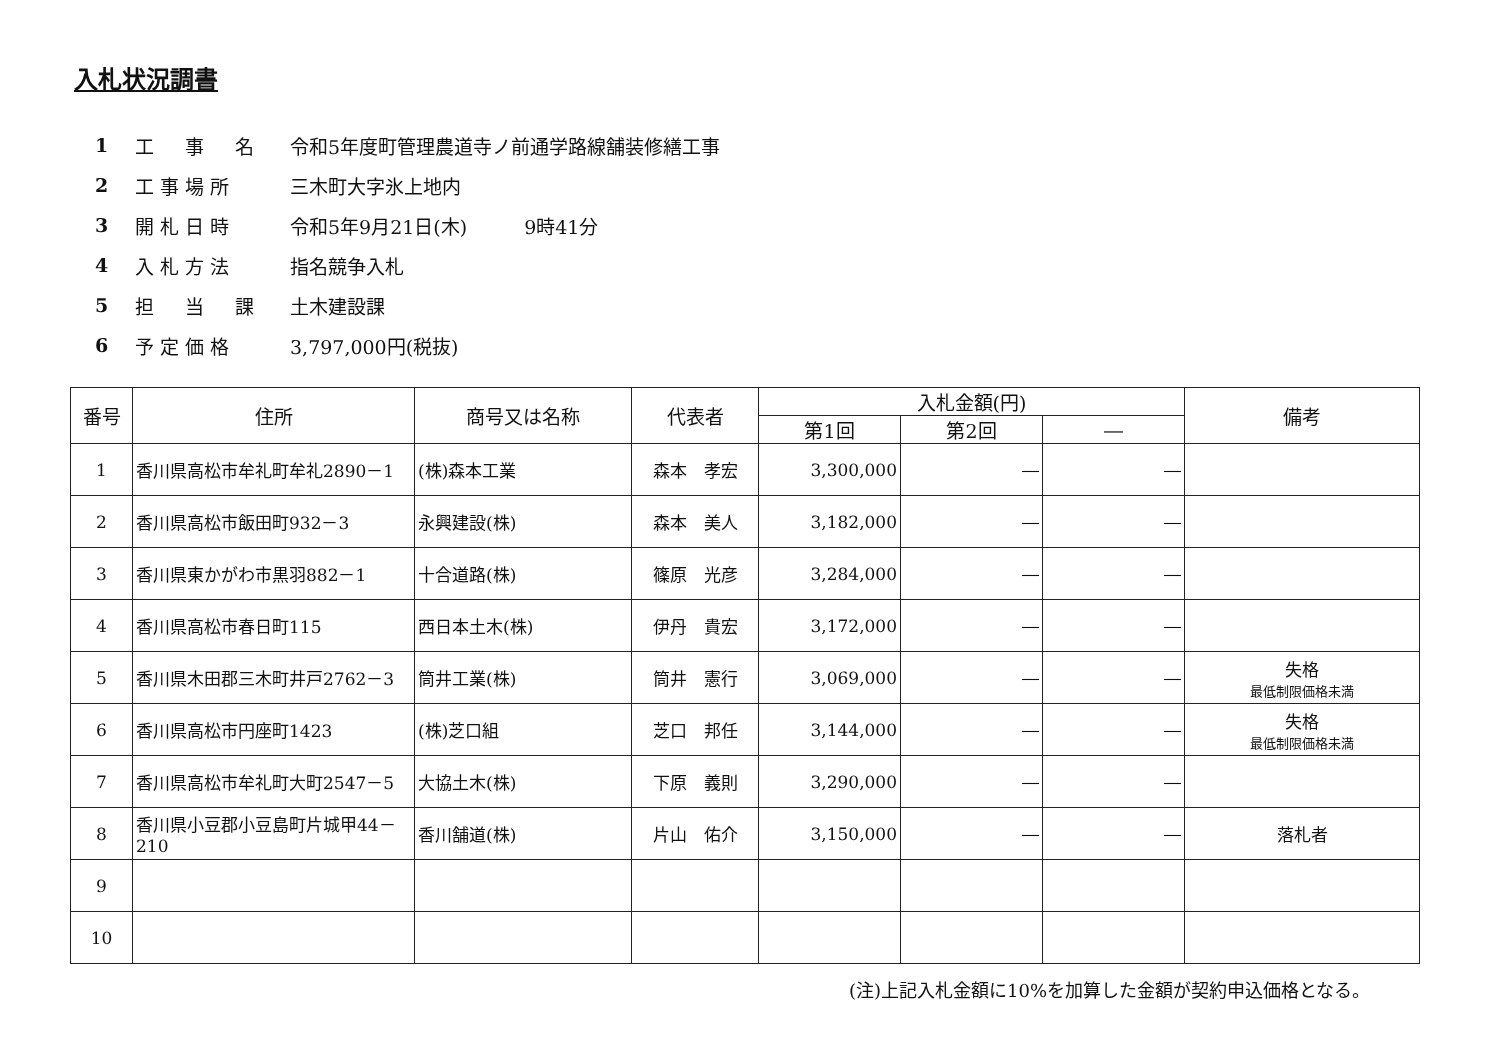入札状況調書
1 工　事　名 令和5年度町管理農道寺ノ前通学路線舗装修繕工事
2 工事場所 三木町大字氷上地内
3 開札日時 令和5年9月21日(木)　　　9時41分
4 入札方法 指名競争入札
5 担　当　課 土木建設課
6 予定価格 3,797,000円(税抜)
| 番号 | 住所 | 商号又は名称 | 代表者 | 入札金額(円) | | | 備考 |
| --- | --- | --- | --- | --- | --- | --- | --- |
| | | | | 第1回 | 第2回 | ― | |
| 1 | 香川県高松市牟礼町牟礼2890－1 | (株)森本工業 | 森本 孝宏 | 3,300,000 | ― | ― | |
| 2 | 香川県高松市飯田町932－3 | 永興建設(株) | 森本 美人 | 3,182,000 | ― | ― | |
| 3 | 香川県東かがわ市黒羽882－1 | 十合道路(株) | 篠原 光彦 | 3,284,000 | ― | ― | |
| 4 | 香川県高松市春日町115 | 西日本土木(株) | 伊丹 貴宏 | 3,172,000 | ― | ― | |
| 5 | 香川県木田郡三木町井戸2762－3 | 筒井工業(株) | 筒井 憲行 | 3,069,000 | ― | ― | 失格 最低制限価格未満 |
| 6 | 香川県高松市円座町1423 | (株)芝口組 | 芝口 邦任 | 3,144,000 | ― | ― | 失格 最低制限価格未満 |
| 7 | 香川県高松市牟礼町大町2547－5 | 大協土木(株) | 下原 義則 | 3,290,000 | ― | ― | |
| 8 | 香川県小豆郡小豆島町片城甲44－210 | 香川舗道(株) | 片山 佑介 | 3,150,000 | ― | ― | 落札者 |
| 9 | | | | | | | |
| 10 | | | | | | | |
(注)上記入札金額に10%を加算した金額が契約申込価格となる。